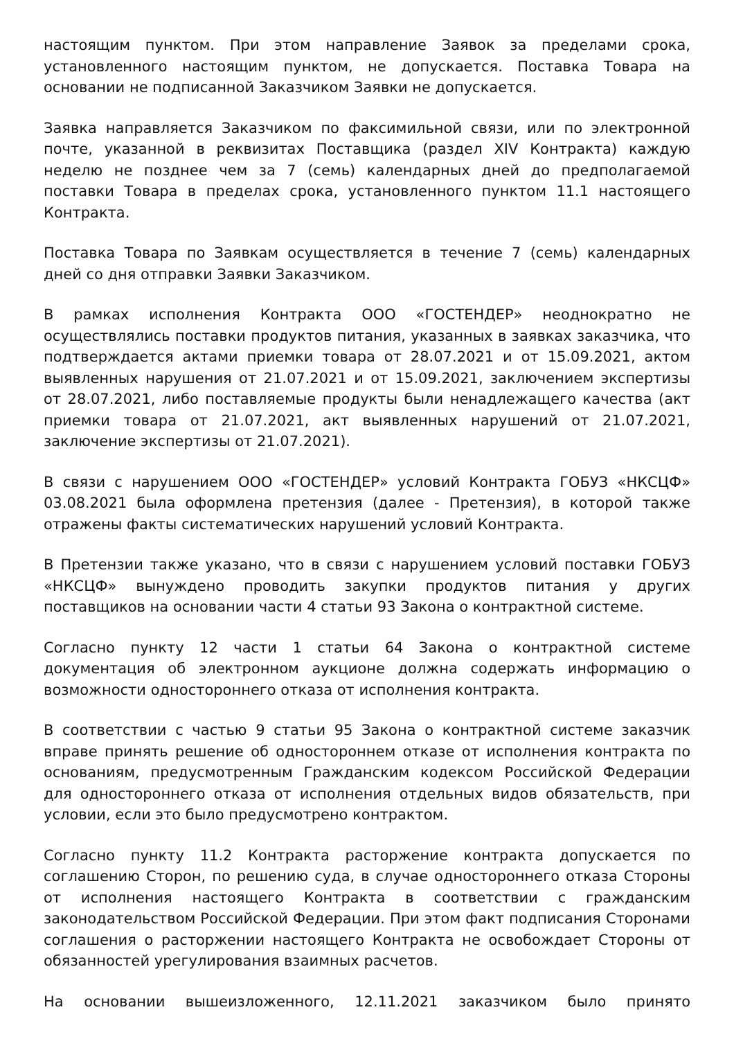настоящим пунктом. При этом направление Заявок за пределами срока, установленного настоящим пунктом, не допускается. Поставка Товара на основании не подписанной Заказчиком Заявки не допускается.
Заявка направляется Заказчиком по факсимильной связи, или по электронной почте, указанной в реквизитах Поставщика (раздел XIV Контракта) каждую неделю не позднее чем за 7 (семь) календарных дней до предполагаемой поставки Товара в пределах срока, установленного пунктом 11.1 настоящего Контракта.
Поставка Товара по Заявкам осуществляется в течение 7 (семь) календарных дней со дня отправки Заявки Заказчиком.
В рамках исполнения Контракта ООО «ГОСТЕНДЕР» неоднократно не осуществлялись поставки продуктов питания, указанных в заявках заказчика, что подтверждается актами приемки товара от 28.07.2021 и от 15.09.2021, актом выявленных нарушения от 21.07.2021 и от 15.09.2021, заключением экспертизы от 28.07.2021, либо поставляемые продукты были ненадлежащего качества (акт приемки товара от 21.07.2021, акт выявленных нарушений от 21.07.2021, заключение экспертизы от 21.07.2021).
В связи с нарушением ООО «ГОСТЕНДЕР» условий Контракта ГОБУЗ «НКСЦФ» 03.08.2021 была оформлена претензия (далее - Претензия), в которой также отражены факты систематических нарушений условий Контракта.
В Претензии также указано, что в связи с нарушением условий поставки ГОБУЗ «НКСЦФ» вынуждено проводить закупки продуктов питания у других поставщиков на основании части 4 статьи 93 Закона о контрактной системе.
Согласно пункту 12 части 1 статьи 64 Закона о контрактной системе документация об электронном аукционе должна содержать информацию о возможности одностороннего отказа от исполнения контракта.
В соответствии с частью 9 статьи 95 Закона о контрактной системе заказчик вправе принять решение об одностороннем отказе от исполнения контракта по основаниям, предусмотренным Гражданским кодексом Российской Федерации для одностороннего отказа от исполнения отдельных видов обязательств, при условии, если это было предусмотрено контрактом.
Согласно пункту 11.2 Контракта расторжение контракта допускается по соглашению Сторон, по решению суда, в случае одностороннего отказа Стороны от исполнения настоящего Контракта в соответствии с гражданским законодательством Российской Федерации. При этом факт подписания Сторонами соглашения о расторжении настоящего Контракта не освобождает Стороны от обязанностей урегулирования взаимных расчетов.
На основании вышеизложенного, 12.11.2021 заказчиком было принято